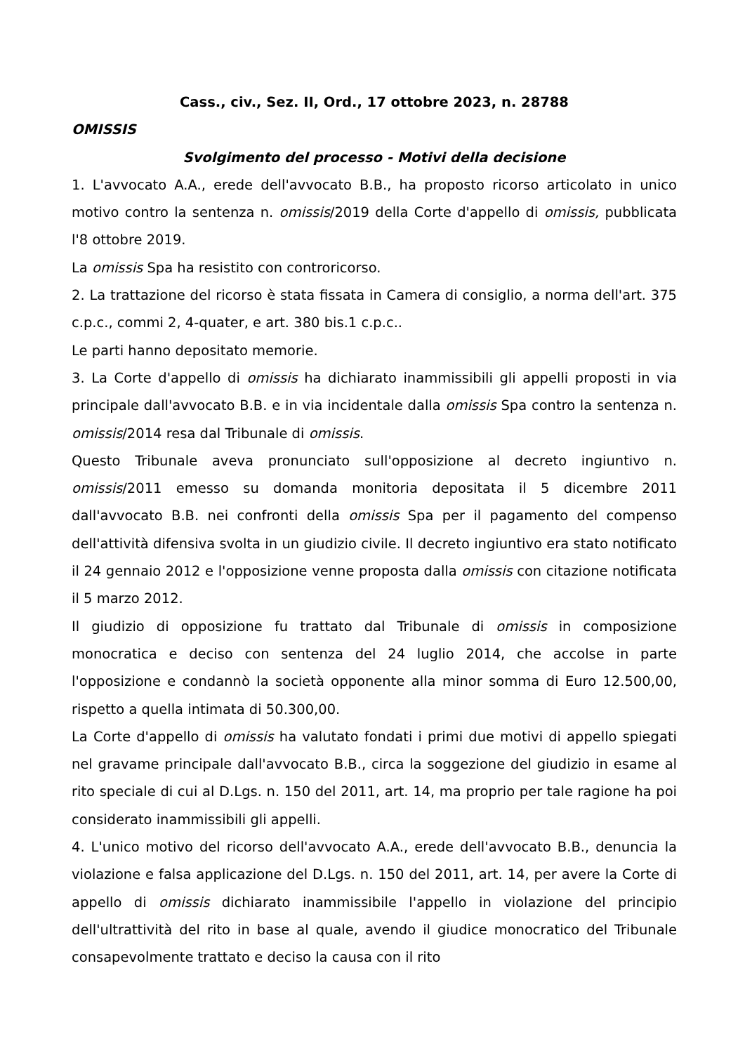Cass., civ., Sez. II, Ord., 17 ottobre 2023, n. 28788
OMISSIS
Svolgimento del processo - Motivi della decisione
1. L'avvocato A.A., erede dell'avvocato B.B., ha proposto ricorso articolato in unico motivo contro la sentenza n. omissis/2019 della Corte d'appello di omissis, pubblicata l'8 ottobre 2019.
La omissis Spa ha resistito con controricorso.
2. La trattazione del ricorso è stata fissata in Camera di consiglio, a norma dell'art. 375 c.p.c., commi 2, 4-quater, e art. 380 bis.1 c.p.c..
Le parti hanno depositato memorie.
3. La Corte d'appello di omissis ha dichiarato inammissibili gli appelli proposti in via principale dall'avvocato B.B. e in via incidentale dalla omissis Spa contro la sentenza n. omissis/2014 resa dal Tribunale di omissis.
Questo Tribunale aveva pronunciato sull'opposizione al decreto ingiuntivo n. omissis/2011 emesso su domanda monitoria depositata il 5 dicembre 2011 dall'avvocato B.B. nei confronti della omissis Spa per il pagamento del compenso dell'attività difensiva svolta in un giudizio civile. Il decreto ingiuntivo era stato notificato il 24 gennaio 2012 e l'opposizione venne proposta dalla omissis con citazione notificata il 5 marzo 2012.
Il giudizio di opposizione fu trattato dal Tribunale di omissis in composizione monocratica e deciso con sentenza del 24 luglio 2014, che accolse in parte l'opposizione e condannò la società opponente alla minor somma di Euro 12.500,00, rispetto a quella intimata di 50.300,00.
La Corte d'appello di omissis ha valutato fondati i primi due motivi di appello spiegati nel gravame principale dall'avvocato B.B., circa la soggezione del giudizio in esame al rito speciale di cui al D.Lgs. n. 150 del 2011, art. 14, ma proprio per tale ragione ha poi considerato inammissibili gli appelli.
4. L'unico motivo del ricorso dell'avvocato A.A., erede dell'avvocato B.B., denuncia la violazione e falsa applicazione del D.Lgs. n. 150 del 2011, art. 14, per avere la Corte di appello di omissis dichiarato inammissibile l'appello in violazione del principio dell'ultrattività del rito in base al quale, avendo il giudice monocratico del Tribunale consapevolmente trattato e deciso la causa con il rito